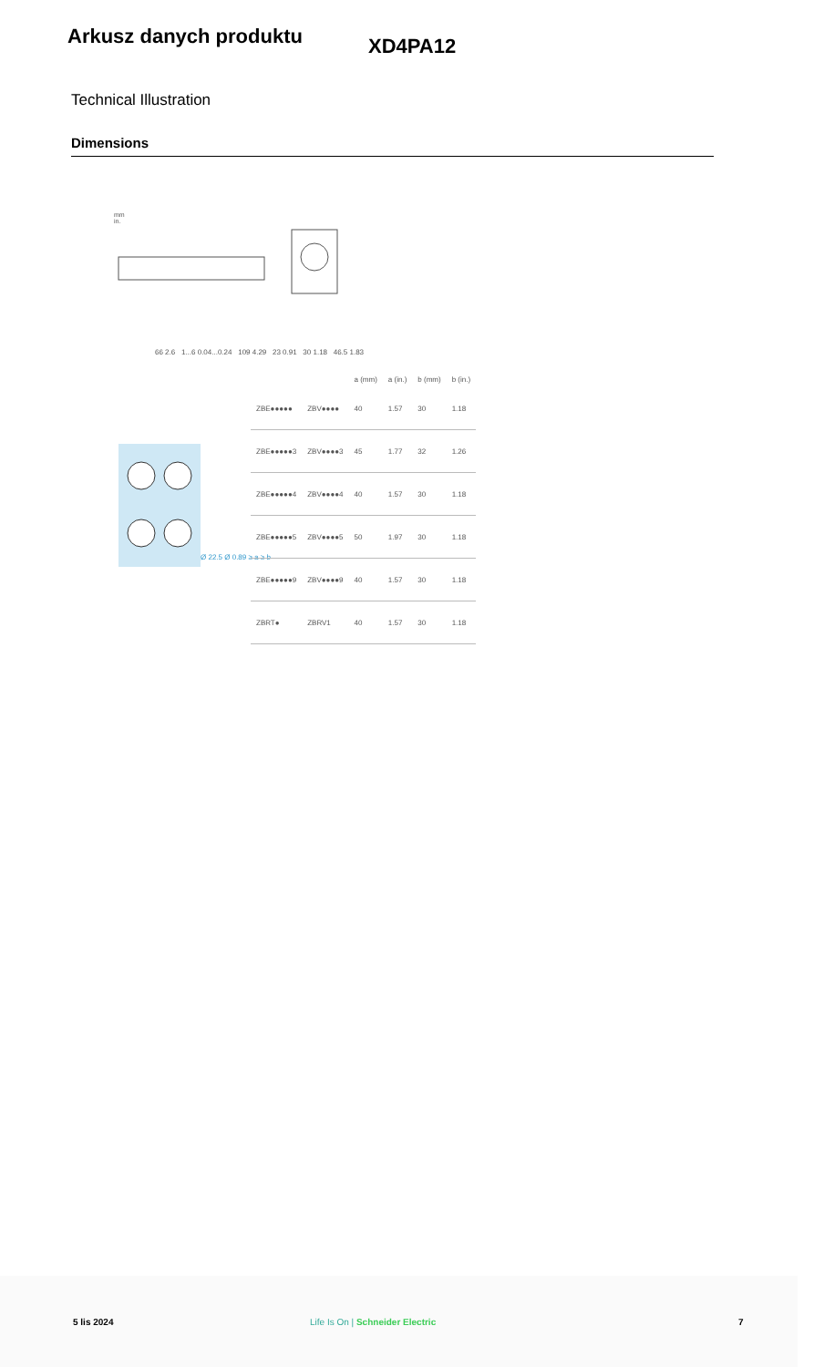Arkusz danych produktu
XD4PA12
Technical Illustration
Dimensions
mm
in.
66 2.6 1...6 0.04...0.24 109 4.29 23 0.91 30 1.18 46.5 1.83
Ø 22.5 Ø 0.89 ≥ a ≥ b
| | | a (mm) | a (in.) | b (mm) | b (in.) |
| --- | --- | --- | --- | --- | --- |
| ZBE●●●●● | ZBV●●●● | 40 | 1.57 | 30 | 1.18 |
| ZBE●●●●●3 | ZBV●●●●3 | 45 | 1.77 | 32 | 1.26 |
| ZBE●●●●●4 | ZBV●●●●4 | 40 | 1.57 | 30 | 1.18 |
| ZBE●●●●●5 | ZBV●●●●5 | 50 | 1.97 | 30 | 1.18 |
| ZBE●●●●●9 | ZBV●●●●9 | 40 | 1.57 | 30 | 1.18 |
| ZBRT● | ZBRV1 | 40 | 1.57 | 30 | 1.18 |
5 lis 2024 Life Is On | Schneider Electric 7